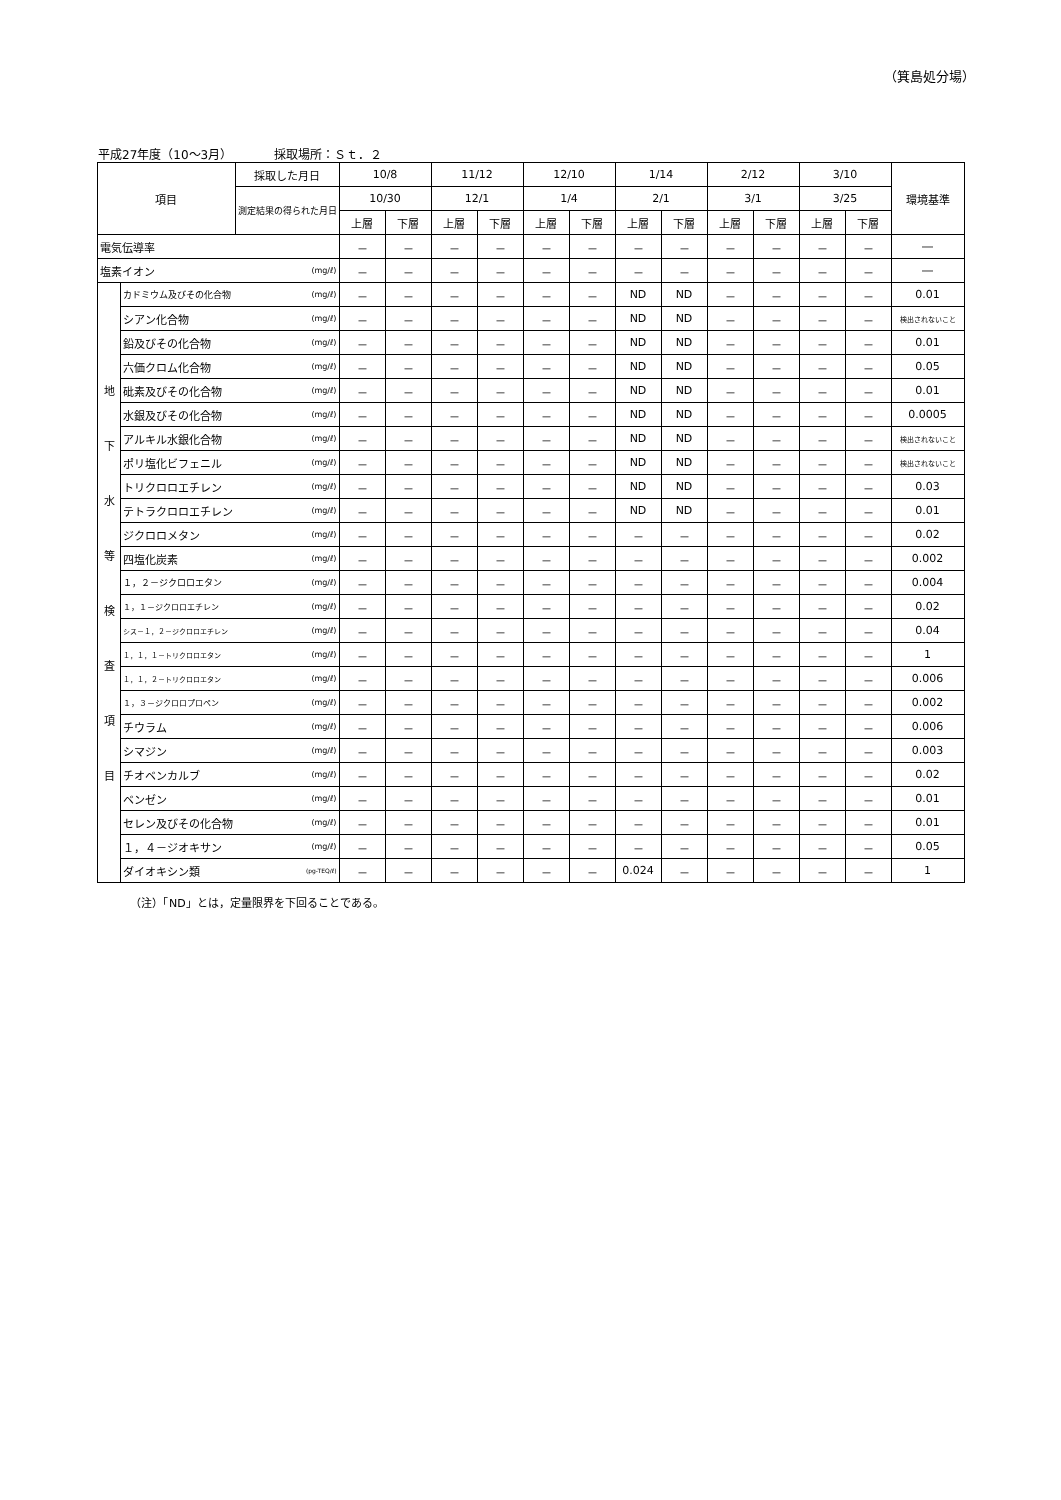（箕島処分場）
平成27年度（10～3月）　　　　採取場所：Ｓｔ．２
| 項目 | | 採取した月日 | | 10/8 | | 11/12 | | 12/10 | | 1/14 | | 2/12 | | 3/10 | | 環境基準 |
| --- | --- | --- | --- | --- | --- | --- | --- | --- | --- | --- | --- | --- | --- | --- | --- | --- |
| | | 測定結果の得られた月日 | | 10/30 | | 12/1 | | 1/4 | | 2/1 | | 3/1 | | 3/25 | | |
| | | | | 上層 | 下層 | 上層 | 下層 | 上層 | 下層 | 上層 | 下層 | 上層 | 下層 | 上層 | 下層 | |
| 電気伝導率 | | | | － | － | － | － | － | － | － | － | － | － | － | － | ― |
| 塩素イオン | | | (mg/ℓ) | － | － | － | － | － | － | － | － | － | － | － | － | ― |
| 地 下 水 等 検 査 項 目 | カドミウム及びその化合物 | | (mg/ℓ) | － | － | － | － | － | － | ND | ND | － | － | － | － | 0.01 |
| | シアン化合物 | | (mg/ℓ) | － | － | － | － | － | － | ND | ND | － | － | － | － | 検出されないこと |
| | 鉛及びその化合物 | | (mg/ℓ) | － | － | － | － | － | － | ND | ND | － | － | － | － | 0.01 |
| | 六価クロム化合物 | | (mg/ℓ) | － | － | － | － | － | － | ND | ND | － | － | － | － | 0.05 |
| | 砒素及びその化合物 | | (mg/ℓ) | － | － | － | － | － | － | ND | ND | － | － | － | － | 0.01 |
| | 水銀及びその化合物 | | (mg/ℓ) | － | － | － | － | － | － | ND | ND | － | － | － | － | 0.0005 |
| | アルキル水銀化合物 | | (mg/ℓ) | － | － | － | － | － | － | ND | ND | － | － | － | － | 検出されないこと |
| | ポリ塩化ビフェニル | | (mg/ℓ) | － | － | － | － | － | － | ND | ND | － | － | － | － | 検出されないこと |
| | トリクロロエチレン | | (mg/ℓ) | － | － | － | － | － | － | ND | ND | － | － | － | － | 0.03 |
| | テトラクロロエチレン | | (mg/ℓ) | － | － | － | － | － | － | ND | ND | － | － | － | － | 0.01 |
| | ジクロロメタン | | (mg/ℓ) | － | － | － | － | － | － | － | － | － | － | － | － | 0.02 |
| | 四塩化炭素 | | (mg/ℓ) | － | － | － | － | － | － | － | － | － | － | － | － | 0.002 |
| | １，２－ジクロロエタン | | (mg/ℓ) | － | － | － | － | － | － | － | － | － | － | － | － | 0.004 |
| | １，１－ジクロロエチレン | | (mg/ℓ) | － | － | － | － | － | － | － | － | － | － | － | － | 0.02 |
| | シス－１，２－ジクロロエチレン | | (mg/ℓ) | － | － | － | － | － | － | － | － | － | － | － | － | 0.04 |
| | １，１，１－トリクロロエタン | | (mg/ℓ) | － | － | － | － | － | － | － | － | － | － | － | － | 1 |
| | １，１，２－トリクロロエタン | | (mg/ℓ) | － | － | － | － | － | － | － | － | － | － | － | － | 0.006 |
| | １，３－ジクロロプロペン | | (mg/ℓ) | － | － | － | － | － | － | － | － | － | － | － | － | 0.002 |
| | チウラム | | (mg/ℓ) | － | － | － | － | － | － | － | － | － | － | － | － | 0.006 |
| | シマジン | | (mg/ℓ) | － | － | － | － | － | － | － | － | － | － | － | － | 0.003 |
| | チオベンカルブ | | (mg/ℓ) | － | － | － | － | － | － | － | － | － | － | － | － | 0.02 |
| | ベンゼン | | (mg/ℓ) | － | － | － | － | － | － | － | － | － | － | － | － | 0.01 |
| | セレン及びその化合物 | | (mg/ℓ) | － | － | － | － | － | － | － | － | － | － | － | － | 0.01 |
| | １，４－ジオキサン | | (mg/ℓ) | － | － | － | － | － | － | － | － | － | － | － | － | 0.05 |
| | ダイオキシン類 | | (pg-TEQ/ℓ) | － | － | － | － | － | － | 0.024 | － | － | － | － | － | 1 |
（注）「ND」とは，定量限界を下回ることである。